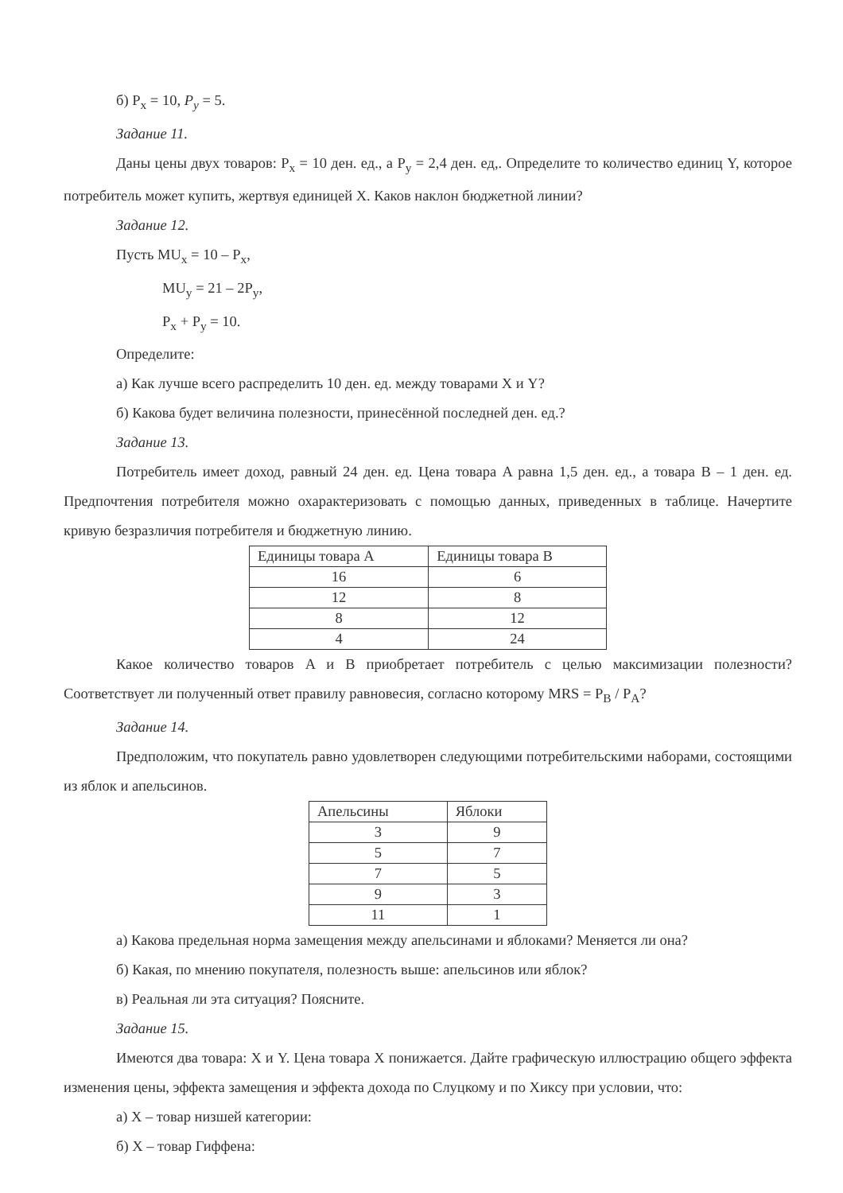б) P<sub>x</sub> = 10, P<sub>y</sub> = 5.
Задание 11.
Даны цены двух товаров: P<sub>x</sub> = 10 ден. ед., а P<sub>y</sub> = 2,4 ден. ед,. Определите то количество единиц Y, которое потребитель может купить, жертвуя единицей X. Каков наклон бюджетной линии?
Задание 12.
Пусть MU<sub>x</sub> = 10 – P<sub>x</sub>,
MU<sub>y</sub> = 21 – 2P<sub>y</sub>,
P<sub>x</sub> + P<sub>y</sub> = 10.
Определите:
а) Как лучше всего распределить 10 ден. ед. между товарами X и Y?
б) Какова будет величина полезности, принесённой последней ден. ед.?
Задание 13.
Потребитель имеет доход, равный 24 ден. ед. Цена товара A равна 1,5 ден. ед., а товара B – 1 ден. ед. Предпочтения потребителя можно охарактеризовать с помощью данных, приведенных в таблице. Начертите кривую безразличия потребителя и бюджетную линию.
| Единицы товара A | Единицы товара B |
| --- | --- |
| 16 | 6 |
| 12 | 8 |
| 8 | 12 |
| 4 | 24 |
Какое количество товаров A и B приобретает потребитель с целью максимизации полезности? Соответствует ли полученный ответ правилу равновесия, согласно которому MRS = P<sub>B</sub> / P<sub>A</sub>?
Задание 14.
Предположим, что покупатель равно удовлетворен следующими потребительскими наборами, состоящими из яблок и апельсинов.
| Апельсины | Яблоки |
| --- | --- |
| 3 | 9 |
| 5 | 7 |
| 7 | 5 |
| 9 | 3 |
| 11 | 1 |
а) Какова предельная норма замещения между апельсинами и яблоками? Меняется ли она?
б) Какая, по мнению покупателя, полезность выше: апельсинов или яблок?
в) Реальная ли эта ситуация? Поясните.
Задание 15.
Имеются два товара: X и Y. Цена товара X понижается. Дайте графическую иллюстрацию общего эффекта изменения цены, эффекта замещения и эффекта дохода по Слуцкому и по Хиксу при условии, что:
а) X – товар низшей категории:
б) X – товар Гиффена: